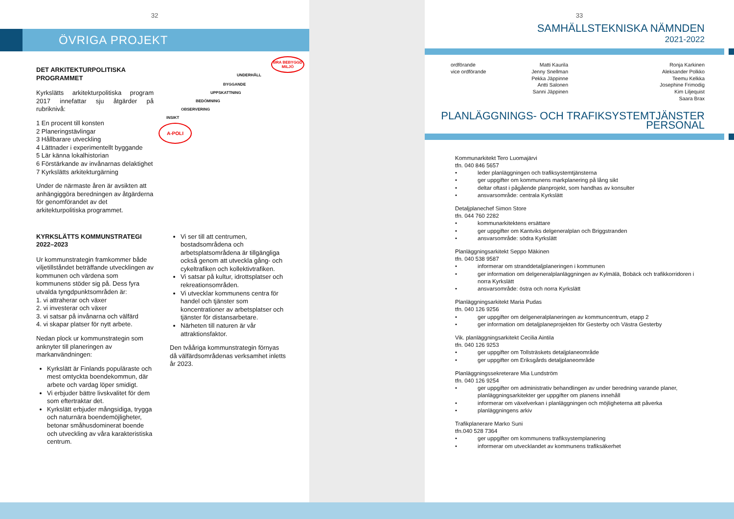32
ÖVRIGA PROJEKT
DET ARKITEKTURPOLITISKA PROGRAMMET
Kyrkslätts arkitekturpolitiska program 2017 innefattar sju åtgärder på rubriknivå:
1 En procent till konsten
2 Planeringstävlingar
3 Hållbarare utveckling
4 Lättnader i experimentellt byggande
5 Lär känna lokalhistorian
6 Förstärkande av invånarnas delaktighet
7 Kyrkslätts arkitekturgärning
Under de närmaste åren är avsikten att anhängiggöra beredningen av åtgärderna för genomförandet av det arkitekturpolitiska programmet.
BRA BEBYGGD MILJÖ
UNDERHÅLL
BYGGANDE
UPPSKATTNING
BEDÖMNING
OBSERVERING
INSIKT
A-POLI
KYRKSLÄTTS KOMMUNSTRATEGI 2022–2023
Ur kommunstrategin framkommer både viljetillståndet beträffande utvecklingen av kommunen och värdena som kommunens stöder sig på. Dess fyra utvalda tyngdpunktsområden är:
1. vi attraherar och växer
2. vi investerar och växer
3. vi satsar på invånarna och välfärd
4. vi skapar platser för nytt arbete.
Nedan plock ur kommunstrategin som anknyter till planeringen av markanvändningen:
Kyrkslätt är Finlands populäraste och mest omtyckta boendekommun, där arbete och vardag löper smidigt.
Vi erbjuder bättre livskvalitet för dem som eftertraktar det.
Kyrkslätt erbjuder mångsidiga, trygga och naturnära boendemöjligheter, betonar småhusdominerat boende och utveckling av våra karakteristiska centrum.
Vi ser till att centrumen, bostadsområdena och arbetsplatsområdena är tillgängliga också genom att utveckla gång- och cykeltrafiken och kollektivtrafiken.
Vi satsar på kultur, idrottsplatser och rekreationsområden.
Vi utvecklar kommunens centra för handel och tjänster som koncentrationer av arbetsplatser och tjänster för distansarbetare.
Närheten till naturen är vår attraktionsfaktor.
Den tvååriga kommunstrategin förnyas då välfärdsområdenas verksamhet inletts år 2023.
33
SAMHÄLLSTEKNISKA NÄMNDEN
2021-2022
ordförande
vice ordförande
Matti Kaurila
Jenny Snellman
Pekka Jäppinne
Antti Salonen
Sanni Jäppinen
Ronja Karkinen
Aleksander Polkko
Teemu Kelkka
Josephine Frimodig
Kim Liljequist
Saara Brax
PLANLÄGGNINGS- OCH TRAFIKSYSTEMTJÄNSTER
PERSONAL
Kommunarkitekt Tero Luomajärvi
tfn. 040 846 5657
leder planläggningen och trafiksystemtjänsterna
ger uppgifter om kommunens markplanering på lång sikt
deltar oftast i pågående planprojekt, som handhas av konsulter
ansvarsområde: centrala Kyrkslätt
Detaljplanechef Simon Store
tfn. 044 760 2282
kommunarkitektens ersättare
ger uppgifter om Kantviks delgeneralplan och Briggstranden
ansvarsområde: södra Kyrkslätt
Planläggningsarkitekt Seppo Mäkinen
tfn. 040 538 9587
informerar om stranddetaljplaneringen i kommunen
ger information om delgeneralplanläggningen av Kylmälä, Bobäck och trafikkorridoren i norra Kyrkslätt
ansvarsområde: östra och norra Kyrkslätt
Planläggningsarkitekt Maria Pudas
tfn. 040 126 9256
ger uppgifter om delgeneralplaneringen av kommuncentrum, etapp 2
ger information om detaljplaneprojekten för Gesterby och Västra Gesterby
Vik. planläggningsarkitekt Cecilia Aintila
tfn. 040 126 9253
ger uppgifter om Tollsträskets detaljplaneområde
ger uppgifter om Eriksgårds detaljplaneområde
Planläggningssekreterare Mia Lundström
tfn. 040 126 9254
ger uppgifter om administrativ behandlingen av under beredning varande planer, planläggningsarkitekter ger uppgifter om planens innehåll
informerar om växelverkan i planläggningen och möjligheterna att påverka
planläggningens arkiv
Trafikplanerare Marko Suni
tfn.040 528 7364
ger uppgifter om kommunens trafiksystemplanering
informerar om utvecklandet av kommunens trafiksäkerhet